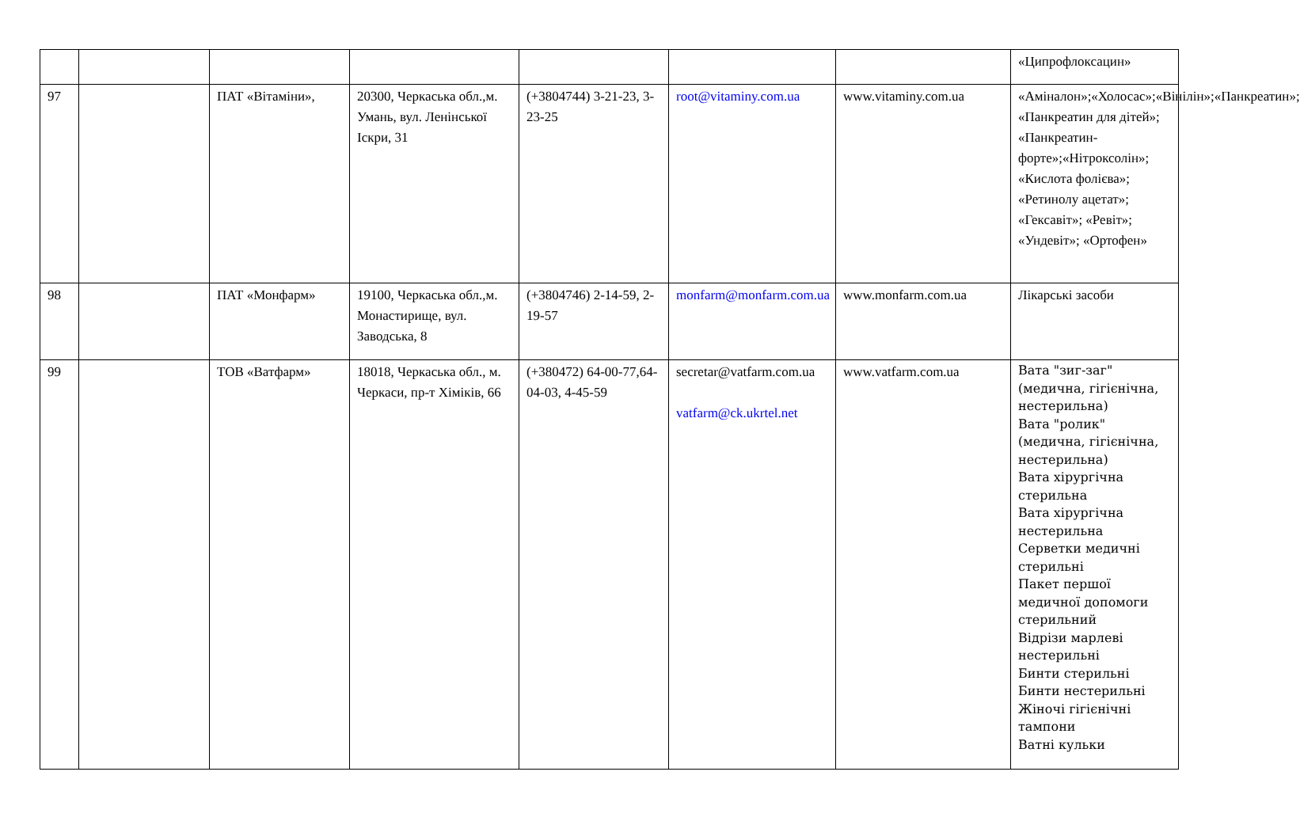| | | | | | | | «Ципрофлоксацин» |
| 97 | | ПАТ «Вітаміни», | 20300, Черкаська обл.,м. Умань, вул. Ленінської Іскри, 31 | (+3804744) 3-21-23, 3-23-25 | root@vitaminy.com.ua | www.vitaminy.com.ua | «Аміналон»;«Холосас»;«Вінілін»;«Панкреатин»; «Панкреатин для дітей»; «Панкреатин-форте»;«Нітроксолін»; «Кислота фолієва»; «Ретинолу ацетат»; «Гексавіт»; «Ревіт»; «Ундевіт»; «Ортофен» |
| 98 | | ПАТ «Монфарм» | 19100, Черкаська обл.,м. Монастирище, вул. Заводська, 8 | (+3804746) 2-14-59, 2-19-57 | monfarm@monfarm.com.ua | www.monfarm.com.ua | Лікарські засоби |
| 99 | | ТОВ «Ватфарм» | 18018, Черкаська обл., м. Черкаси, пр-т Хіміків, 66 | (+380472) 64-00-77,64-04-03, 4-45-59 | secretar@vatfarm.com.ua vatfarm@ck.ukrtel.net | www.vatfarm.com.ua | Вата "зиг-заг" (медична, гігієнічна, нестерильна) Вата "ролик" (медична, гігієнічна, нестерильна) Вата хірургічна стерильна Вата хірургічна нестерильна Серветки медичні стерильні Пакет першої медичної допомоги стерильний Відрізи марлеві нестерильні Бинти стерильні Бинти нестерильні Жіночі гігієнічні тампони Ватні кульки |